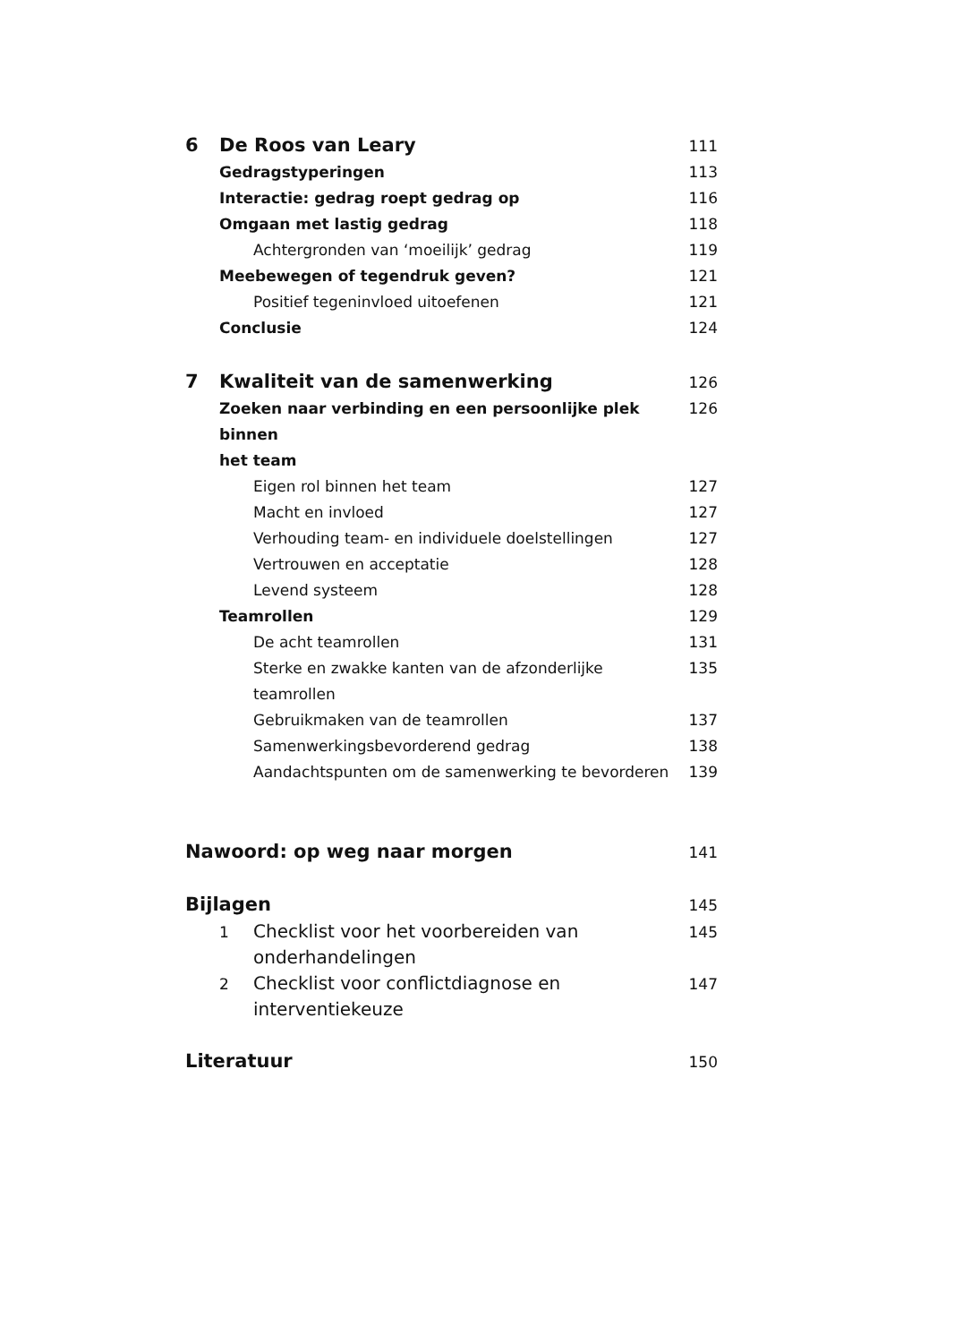6 De Roos van Leary 111
Gedragstyperingen 113
Interactie: gedrag roept gedrag op 116
Omgaan met lastig gedrag 118
Achtergronden van ‘moeilijk’ gedrag 119
Meebewegen of tegendruk geven? 121
Positief tegeninvloed uitoefenen 121
Conclusie 124
7 Kwaliteit van de samenwerking 126
Zoeken naar verbinding en een persoonlijke plek binnen
het team 126
Eigen rol binnen het team 127
Macht en invloed 127
Verhouding team- en individuele doelstellingen 127
Vertrouwen en acceptatie 128
Levend systeem 128
Teamrollen 129
De acht teamrollen 131
Sterke en zwakke kanten van de afzonderlijke teamrollen 135
Gebruikmaken van de teamrollen 137
Samenwerkingsbevorderend gedrag 138
Aandachtspunten om de samenwerking te bevorderen 139
Nawoord: op weg naar morgen 141
Bijlagen 145
1 Checklist voor het voorbereiden van
onderhandelingen 145
2 Checklist voor conflictdiagnose en
interventiekeuze 147
Literatuur 150